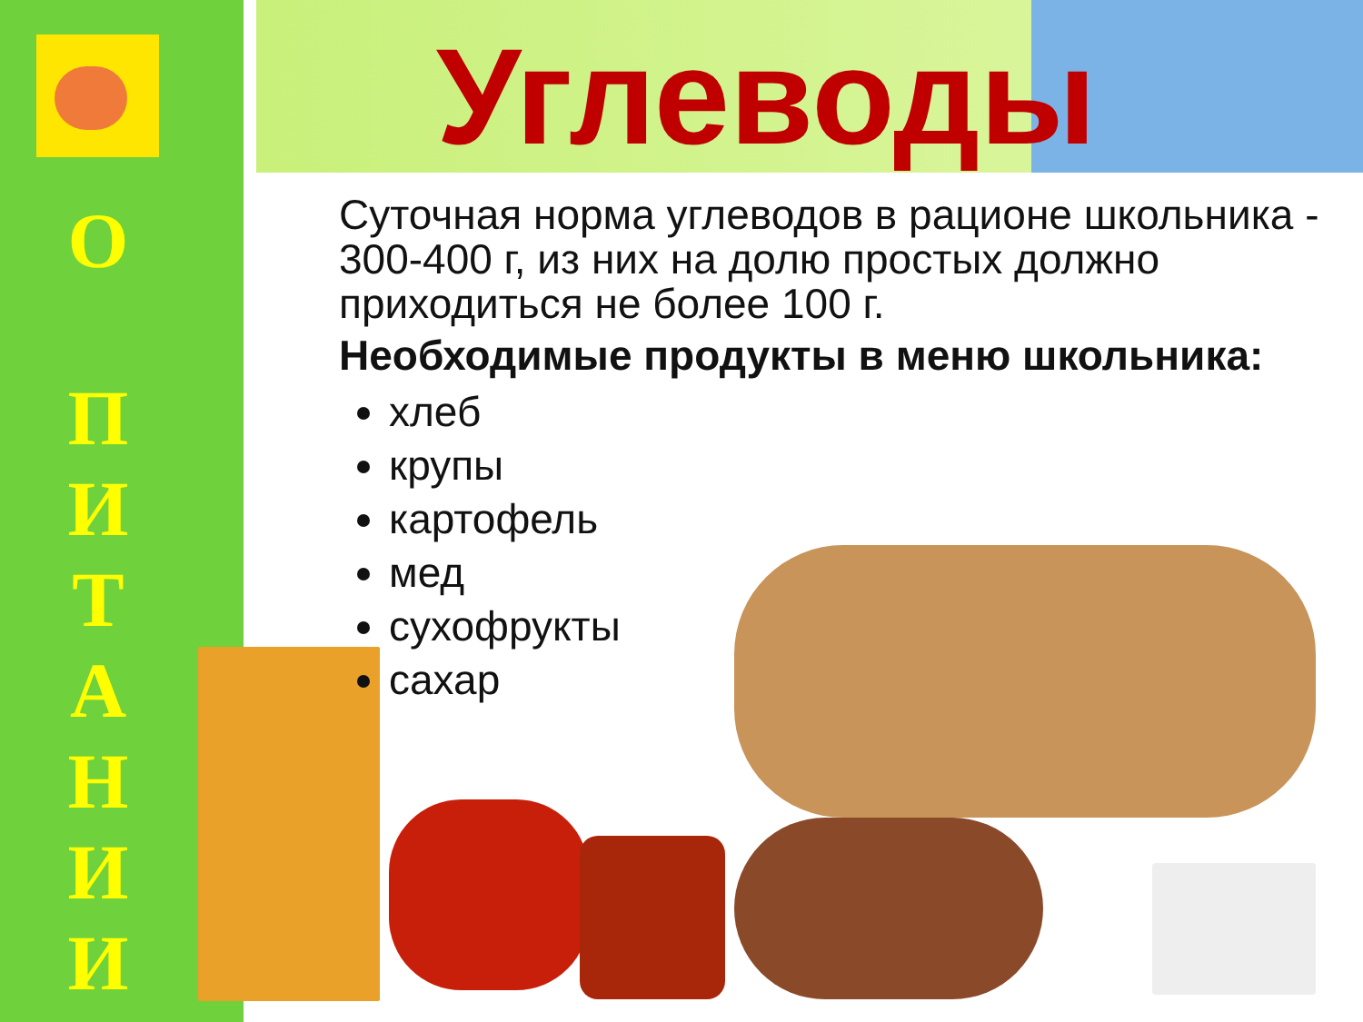О
П
И
Т
А
Н
И
И
Углеводы
Суточная норма углеводов в рационе школьника - 300-400 г, из них на долю простых должно приходиться не более 100 г.
Необходимые продукты в меню школьника:
хлеб
крупы
картофель
мед
сухофрукты
сахар